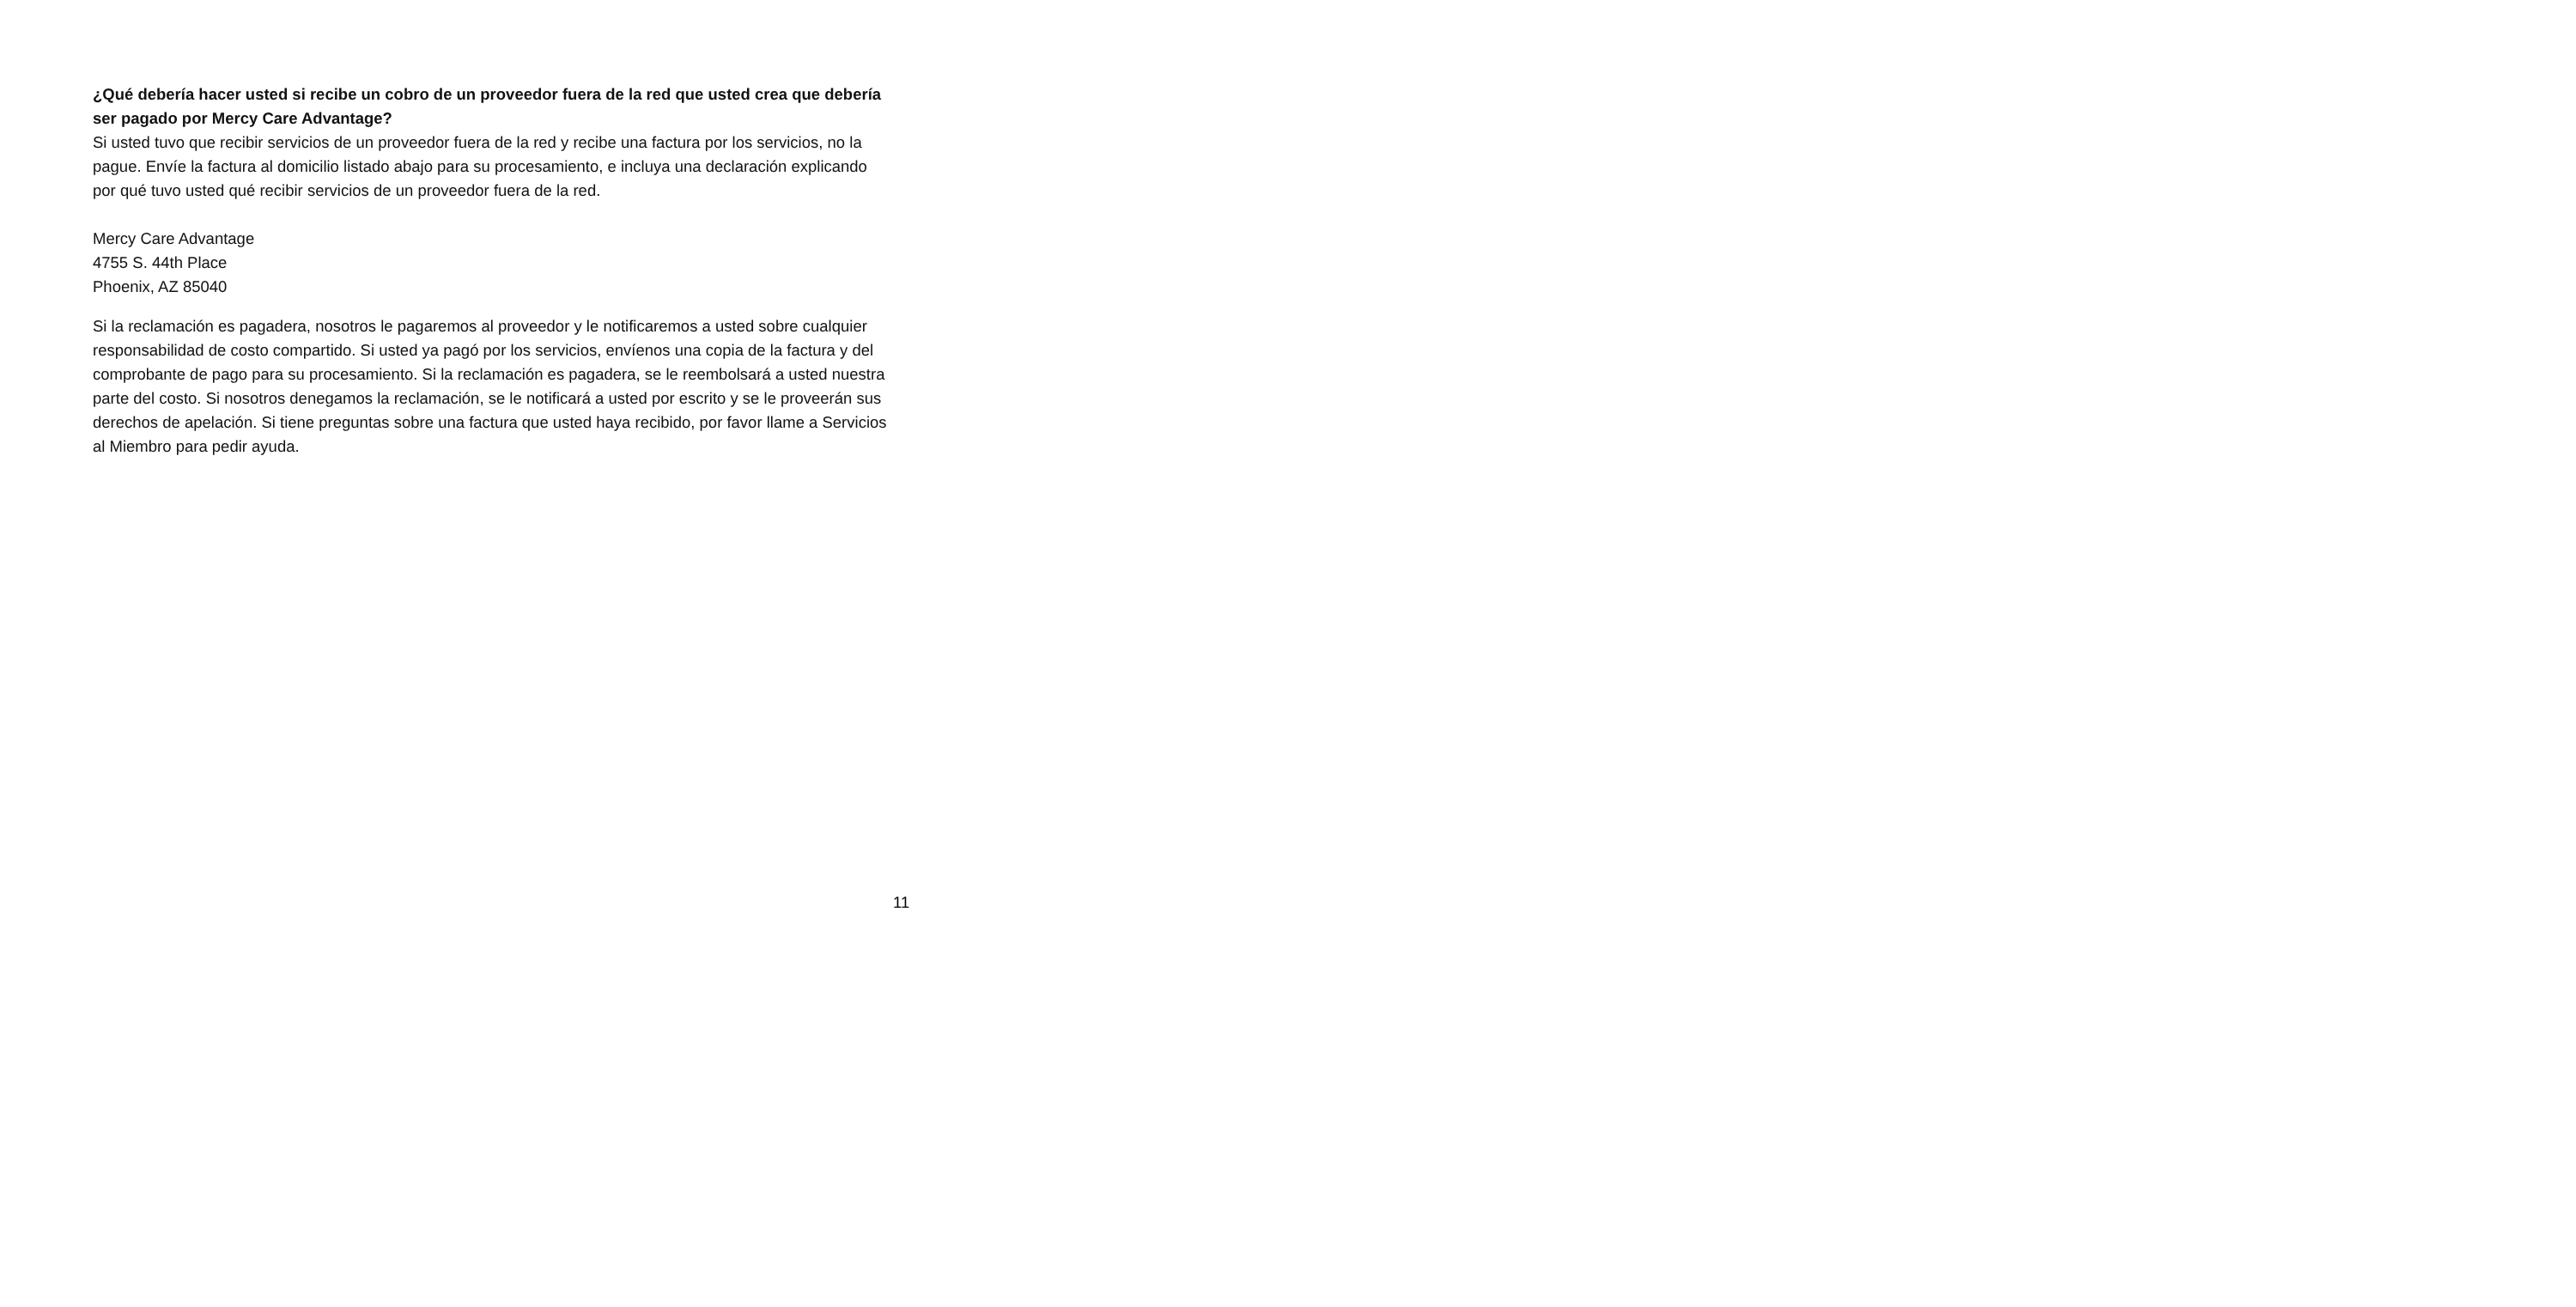¿Qué debería hacer usted si recibe un cobro de un proveedor fuera de la red que usted crea que debería ser pagado por Mercy Care Advantage?
Si usted tuvo que recibir servicios de un proveedor fuera de la red y recibe una factura por los servicios, no la pague. Envíe la factura al domicilio listado abajo para su procesamiento, e incluya una declaración explicando por qué tuvo usted qué recibir servicios de un proveedor fuera de la red.
Mercy Care Advantage
4755 S. 44th Place
Phoenix, AZ 85040
Si la reclamación es pagadera, nosotros le pagaremos al proveedor y le notificaremos a usted sobre cualquier responsabilidad de costo compartido. Si usted ya pagó por los servicios, envíenos una copia de la factura y del comprobante de pago para su procesamiento. Si la reclamación es pagadera, se le reembolsará a usted nuestra parte del costo. Si nosotros denegamos la reclamación, se le notificará a usted por escrito y se le proveerán sus derechos de apelación. Si tiene preguntas sobre una factura que usted haya recibido, por favor llame a Servicios al Miembro para pedir ayuda.
11